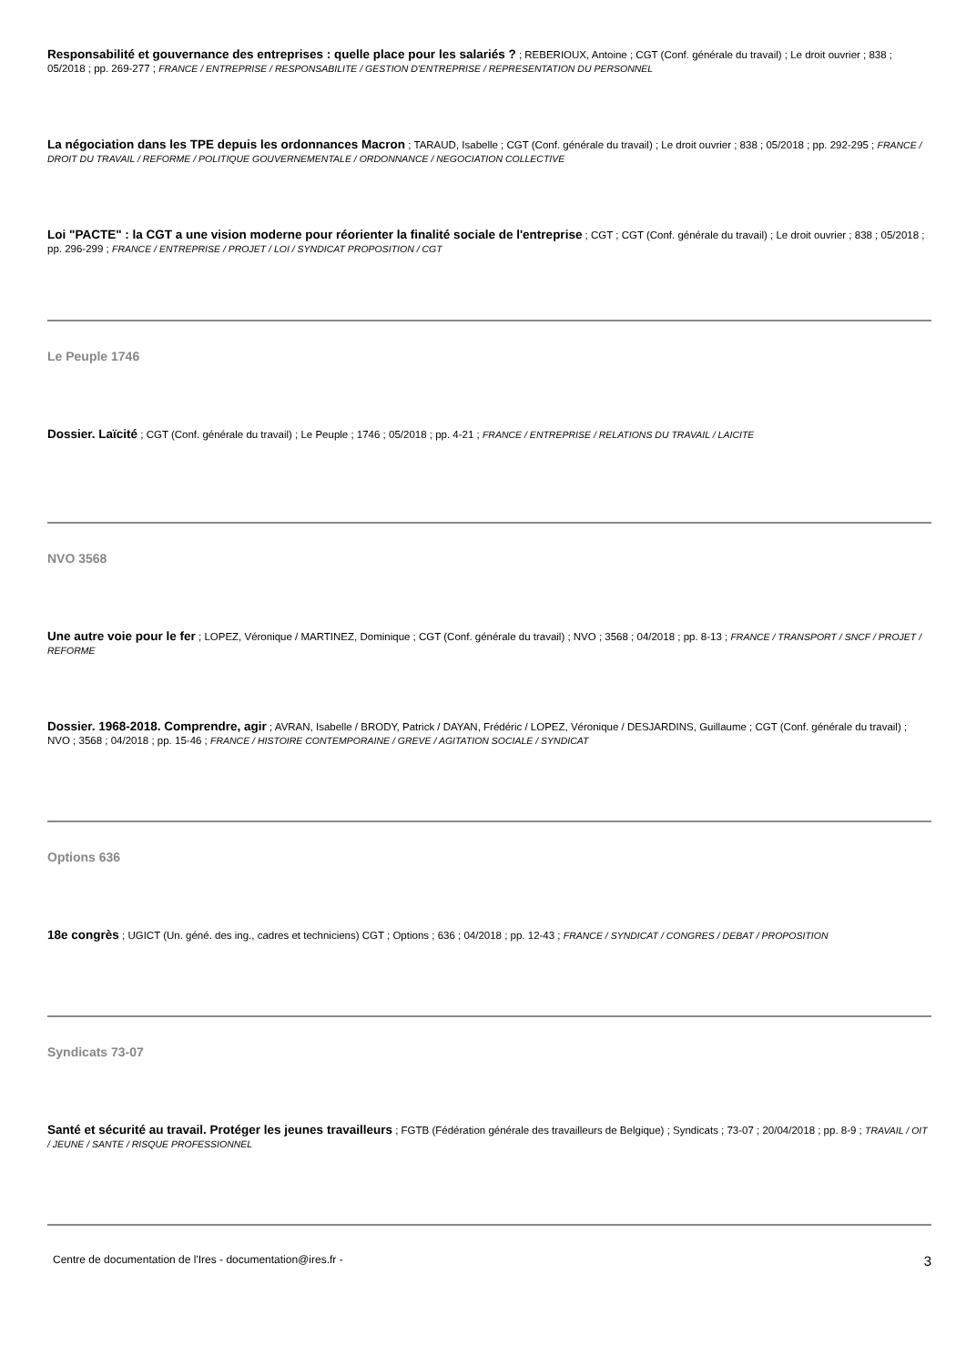Responsabilité et gouvernance des entreprises : quelle place pour les salariés ? ; REBERIOUX, Antoine ; CGT (Conf. générale du travail) ; Le droit ouvrier ; 838 ; 05/2018 ; pp. 269-277 ; FRANCE / ENTREPRISE / RESPONSABILITE / GESTION D'ENTREPRISE / REPRESENTATION DU PERSONNEL
La négociation dans les TPE depuis les ordonnances Macron ; TARAUD, Isabelle ; CGT (Conf. générale du travail) ; Le droit ouvrier ; 838 ; 05/2018 ; pp. 292-295 ; FRANCE / DROIT DU TRAVAIL / REFORME / POLITIQUE GOUVERNEMENTALE / ORDONNANCE / NEGOCIATION COLLECTIVE
Loi "PACTE" : la CGT a une vision moderne pour réorienter la finalité sociale de l'entreprise ; CGT ; CGT (Conf. générale du travail) ; Le droit ouvrier ; 838 ; 05/2018 ; pp. 296-299 ; FRANCE / ENTREPRISE / PROJET / LOI / SYNDICAT PROPOSITION / CGT
Le Peuple 1746
Dossier. Laïcité ; CGT (Conf. générale du travail) ; Le Peuple ; 1746 ; 05/2018 ; pp. 4-21 ; FRANCE / ENTREPRISE / RELATIONS DU TRAVAIL / LAICITE
NVO 3568
Une autre voie pour le fer ; LOPEZ, Véronique / MARTINEZ, Dominique ; CGT (Conf. générale du travail) ; NVO ; 3568 ; 04/2018 ; pp. 8-13 ; FRANCE / TRANSPORT / SNCF / PROJET / REFORME
Dossier. 1968-2018. Comprendre, agir ; AVRAN, Isabelle / BRODY, Patrick / DAYAN, Frédéric / LOPEZ, Véronique / DESJARDINS, Guillaume ; CGT (Conf. générale du travail) ; NVO ; 3568 ; 04/2018 ; pp. 15-46 ; FRANCE / HISTOIRE CONTEMPORAINE / GREVE / AGITATION SOCIALE / SYNDICAT
Options 636
18e congrès ; UGICT (Un. géné. des ing., cadres et techniciens) CGT ; Options ; 636 ; 04/2018 ; pp. 12-43 ; FRANCE / SYNDICAT / CONGRES / DEBAT / PROPOSITION
Syndicats 73-07
Santé et sécurité au travail. Protéger les jeunes travailleurs ; FGTB (Fédération générale des travailleurs de Belgique) ; Syndicats ; 73-07 ; 20/04/2018 ; pp. 8-9 ; TRAVAIL / OIT / JEUNE / SANTE / RISQUE PROFESSIONNEL
Centre de documentation de l'Ires - documentation@ires.fr - 3